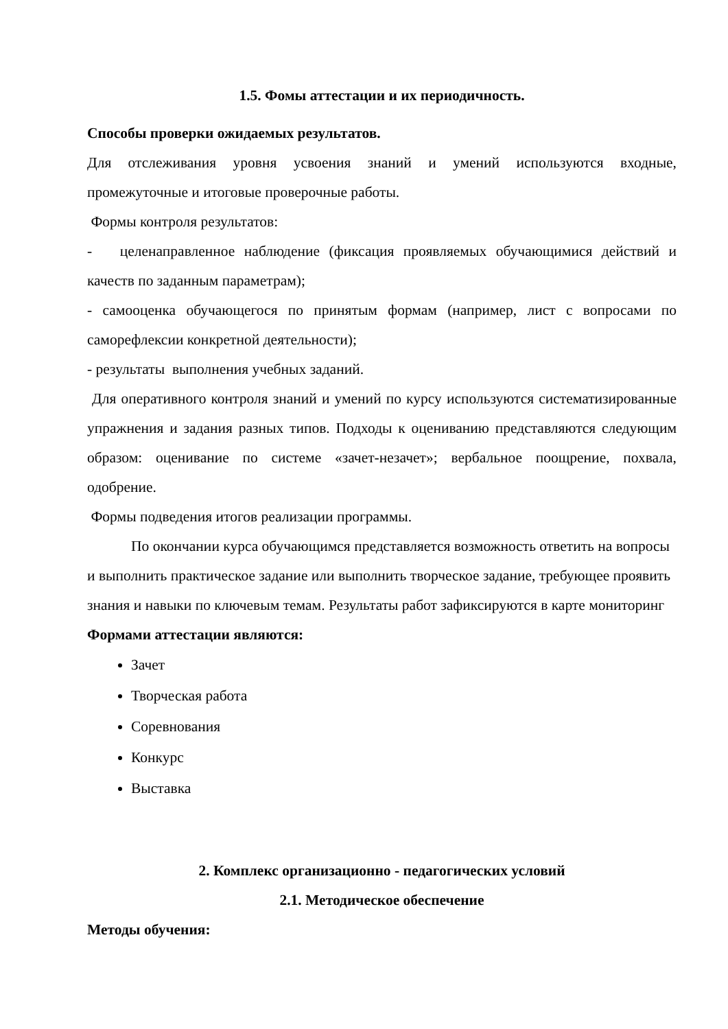1.5. Фомы аттестации и их периодичность.
Способы проверки ожидаемых результатов.
Для отслеживания уровня усвоения знаний и умений используются входные, промежуточные и итоговые проверочные работы.
Формы контроля результатов:
- целенаправленное наблюдение (фиксация проявляемых обучающимися действий и качеств по заданным параметрам);
- самооценка обучающегося по принятым формам (например, лист с вопросами по саморефлексии конкретной деятельности);
- результаты выполнения учебных заданий.
Для оперативного контроля знаний и умений по курсу используются систематизированные упражнения и задания разных типов. Подходы к оцениванию представляются следующим образом: оценивание по системе «зачет-незачет»; вербальное поощрение, похвала, одобрение.
Формы подведения итогов реализации программы.
По окончании курса обучающимся представляется возможность ответить на вопросы и выполнить практическое задание или выполнить творческое задание, требующее проявить знания и навыки по ключевым темам. Результаты работ зафиксируются в карте мониторинг
Формами аттестации являются:
Зачет
Творческая работа
Соревнования
Конкурс
Выставка
2. Комплекс организационно - педагогических условий
2.1. Методическое обеспечение
Методы обучения: